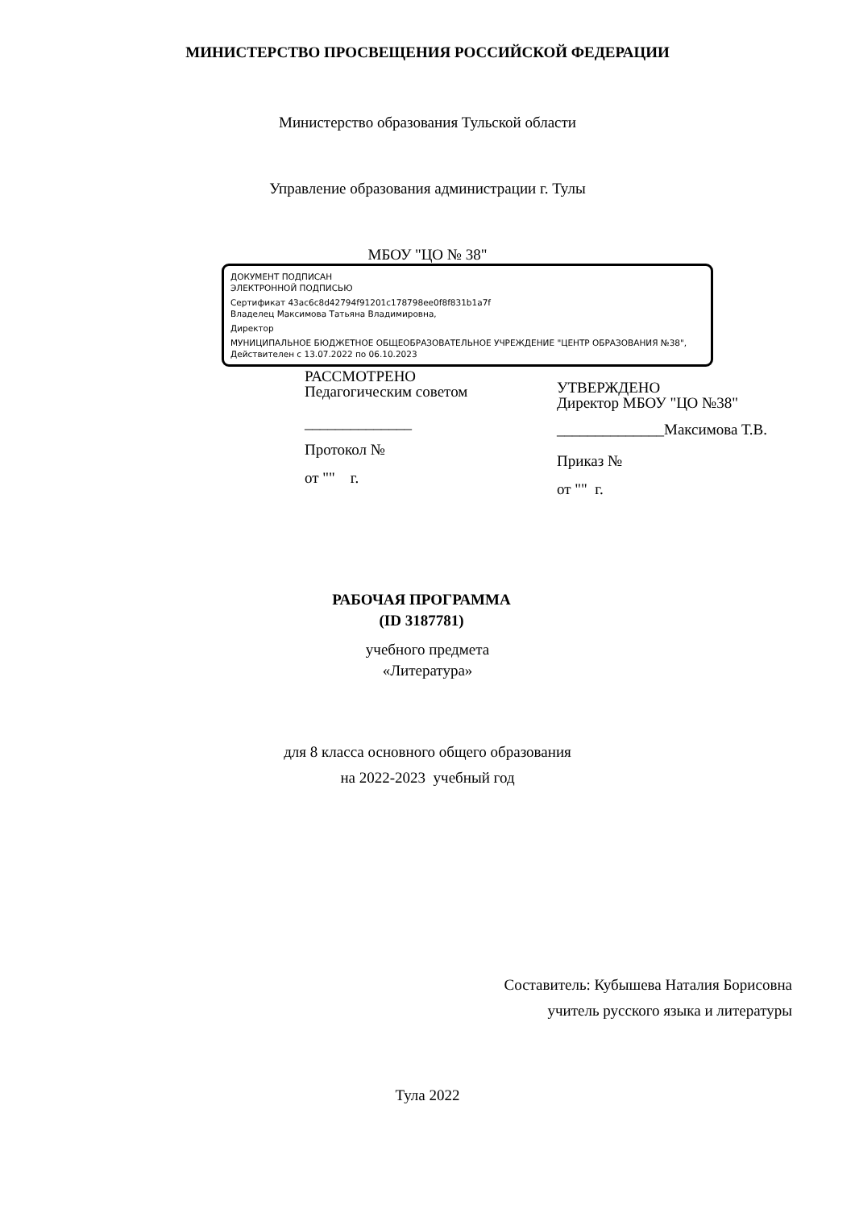МИНИСТЕРСТВО ПРОСВЕЩЕНИЯ РОССИЙСКОЙ ФЕДЕРАЦИИ
Министерство образования Тульской области
Управление образования администрации г. Тулы
МБОУ "ЦО № 38"
ДОКУМЕНТ ПОДПИСАН
ЭЛЕКТРОННОЙ ПОДПИСЬЮ
Сертификат 43ac6c8d42794f91201c178798ee0f8f831b1a7f
Владелец Максимова Татьяна Владимировна,
Директор
МУНИЦИПАЛЬНОЕ БЮДЖЕТНОЕ ОБЩЕОБРАЗОВАТЕЛЬНОЕ УЧРЕЖДЕНИЕ "ЦЕНТР ОБРАЗОВАНИЯ №38",
Действителен с 13.07.2022 по 06.10.2023
РАССМОТРЕНО
Педагогическим советом
______________
Протокол №
от "" г.
УТВЕРЖДЕНО
Директор МБОУ "ЦО №38"
______________Максимова Т.В.
Приказ №
от "" г.
РАБОЧАЯ ПРОГРАММА
(ID 3187781)
учебного предмета
«Литература»
для 8 класса основного общего образования
на 2022-2023 учебный год
Составитель: Кубышева Наталия Борисовна
учитель русского языка и литературы
Тула 2022